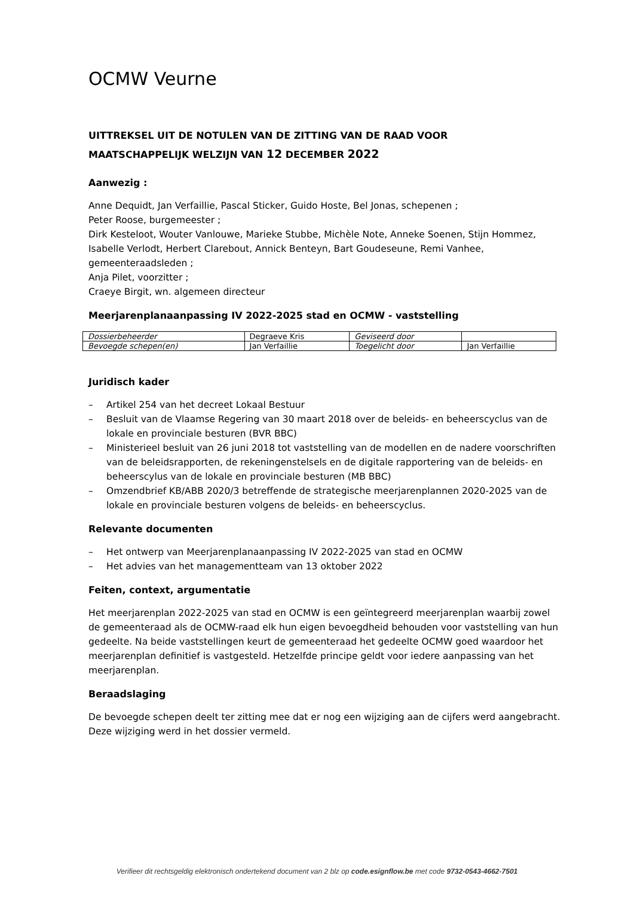OCMW Veurne
UITTREKSEL UIT DE NOTULEN VAN DE ZITTING VAN DE RAAD VOOR
MAATSCHAPPELIJK WELZIJN VAN 12 DECEMBER 2022
Aanwezig :
Anne Dequidt, Jan Verfaillie, Pascal Sticker, Guido Hoste, Bel Jonas, schepenen ;
Peter Roose, burgemeester ;
Dirk Kesteloot, Wouter Vanlouwe, Marieke Stubbe, Michèle Note, Anneke Soenen, Stijn Hommez, Isabelle Verlodt, Herbert Clarebout, Annick Benteyn, Bart Goudeseune, Remi Vanhee, gemeenteraadsleden ;
Anja Pilet, voorzitter ;
Craeye Birgit, wn. algemeen directeur
Meerjarenplanaanpassing IV 2022-2025 stad en OCMW - vaststelling
| Dossierbeheerder | Degraeve Kris | Geviseerd door | |
| Bevoegde schepen(en) | Jan Verfaillie | Toegelicht door | Jan Verfaillie |
Juridisch kader
– Artikel 254 van het decreet Lokaal Bestuur
– Besluit van de Vlaamse Regering van 30 maart 2018 over de beleids- en beheerscyclus van de lokale en provinciale besturen (BVR BBC)
– Ministerieel besluit van 26 juni 2018 tot vaststelling van de modellen en de nadere voorschriften van de beleidsrapporten, de rekeningenstelsels en de digitale rapportering van de beleids- en beheerscylus van de lokale en provinciale besturen (MB BBC)
– Omzendbrief KB/ABB 2020/3 betreffende de strategische meerjarenplannen 2020-2025 van de lokale en provinciale besturen volgens de beleids- en beheerscyclus.
Relevante documenten
– Het ontwerp van Meerjarenplanaanpassing IV 2022-2025 van stad en OCMW
– Het advies van het managementteam van 13 oktober 2022
Feiten, context, argumentatie
Het meerjarenplan 2022-2025 van stad en OCMW is een geïntegreerd meerjarenplan waarbij zowel de gemeenteraad als de OCMW-raad elk hun eigen bevoegdheid behouden voor vaststelling van hun gedeelte. Na beide vaststellingen keurt de gemeenteraad het gedeelte OCMW goed waardoor het meerjarenplan definitief is vastgesteld. Hetzelfde principe geldt voor iedere aanpassing van het meerjarenplan.
Beraadslaging
De bevoegde schepen deelt ter zitting mee dat er nog een wijziging aan de cijfers werd aangebracht. Deze wijziging werd in het dossier vermeld.
Verifieer dit rechtsgeldig elektronisch ondertekend document van 2 blz op code.esignflow.be met code 9732-0543-4662-7501